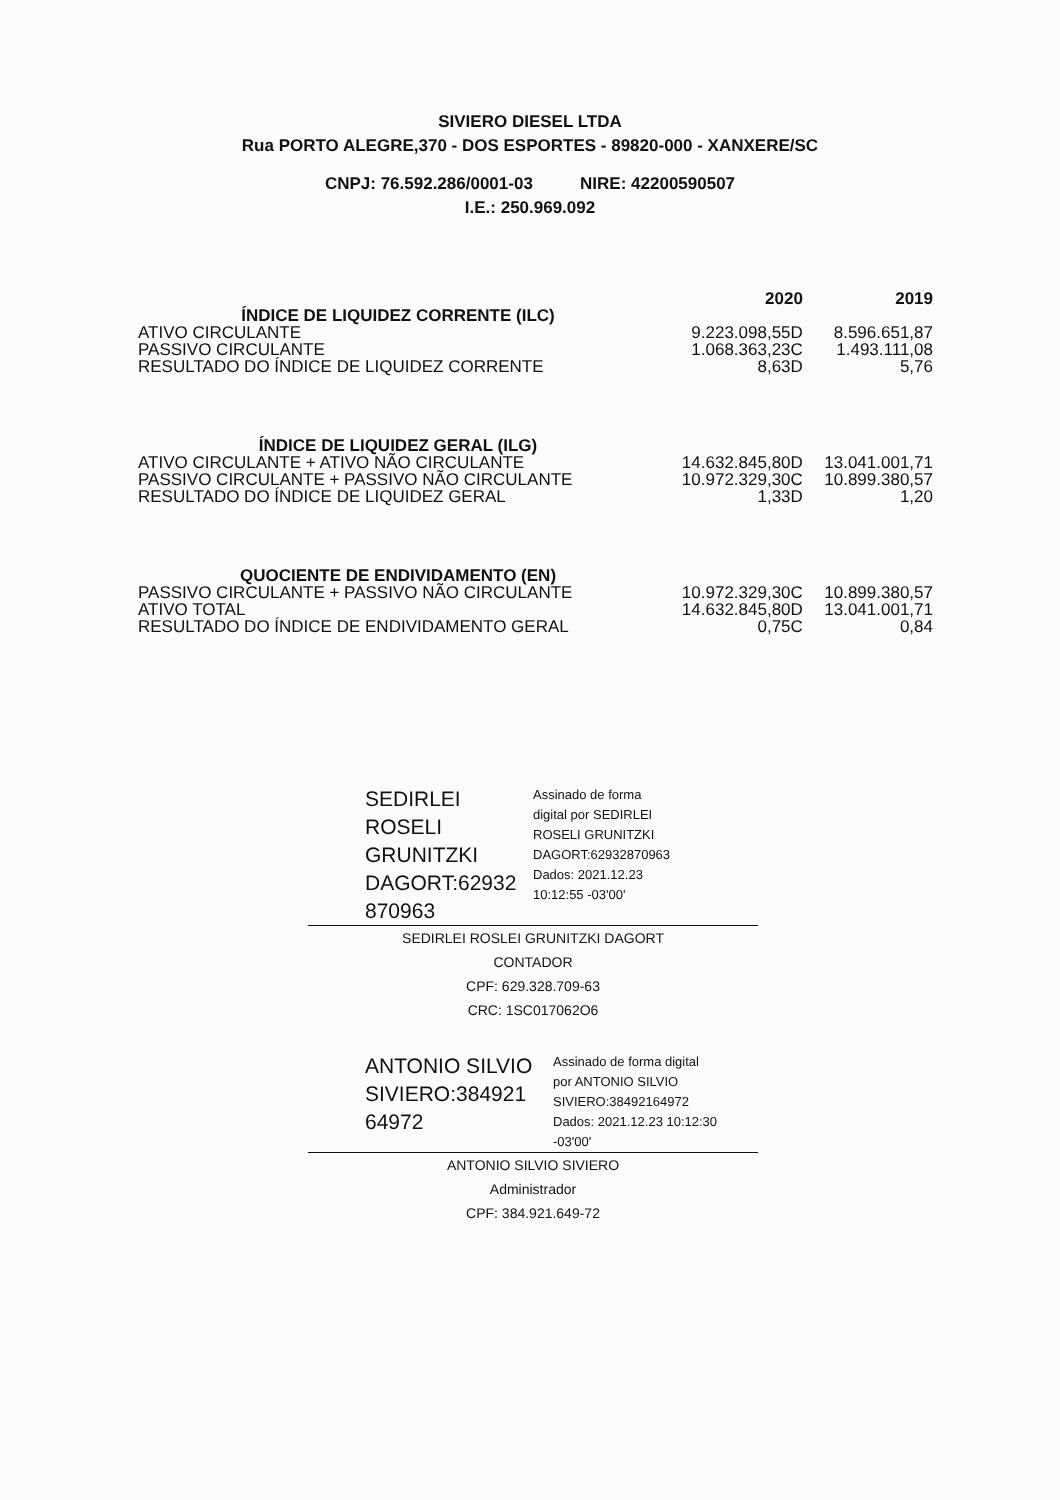SIVIERO DIESEL LTDA
Rua PORTO ALEGRE,370 - DOS ESPORTES - 89820-000 - XANXERE/SC
CNPJ: 76.592.286/0001-03 NIRE: 42200590507
I.E.: 250.969.092
| | 2020 | 2019 |
| --- | --- | --- |
| ÍNDICE DE LIQUIDEZ CORRENTE (ILC) | | |
| ATIVO CIRCULANTE | 9.223.098,55D | 8.596.651,87 |
| PASSIVO CIRCULANTE | 1.068.363,23C | 1.493.111,08 |
| RESULTADO DO ÍNDICE DE LIQUIDEZ CORRENTE | 8,63D | 5,76 |
| ÍNDICE DE LIQUIDEZ GERAL (ILG) | | |
| ATIVO CIRCULANTE + ATIVO NÃO CIRCULANTE | 14.632.845,80D | 13.041.001,71 |
| PASSIVO CIRCULANTE + PASSIVO NÃO CIRCULANTE | 10.972.329,30C | 10.899.380,57 |
| RESULTADO DO ÍNDICE DE LIQUIDEZ GERAL | 1,33D | 1,20 |
| QUOCIENTE DE ENDIVIDAMENTO (EN) | | |
| PASSIVO CIRCULANTE + PASSIVO NÃO CIRCULANTE | 10.972.329,30C | 10.899.380,57 |
| ATIVO TOTAL | 14.632.845,80D | 13.041.001,71 |
| RESULTADO DO ÍNDICE DE ENDIVIDAMENTO GERAL | 0,75C | 0,84 |
SEDIRLEI ROSELI GRUNITZKI DAGORT:62932 870963
Assinado de forma
digital por SEDIRLEI
ROSELI GRUNITZKI
DAGORT:62932870963
Dados: 2021.12.23
10:12:55 -03'00'
SEDIRLEI ROSLEI GRUNITZKI DAGORT
CONTADOR
CPF: 629.328.709-63
CRC: 1SC017062O6
ANTONIO SILVIO SIVIERO:384921 64972
Assinado de forma digital
por ANTONIO SILVIO
SIVIERO:38492164972
Dados: 2021.12.23 10:12:30
-03'00'
ANTONIO SILVIO SIVIERO
Administrador
CPF: 384.921.649-72